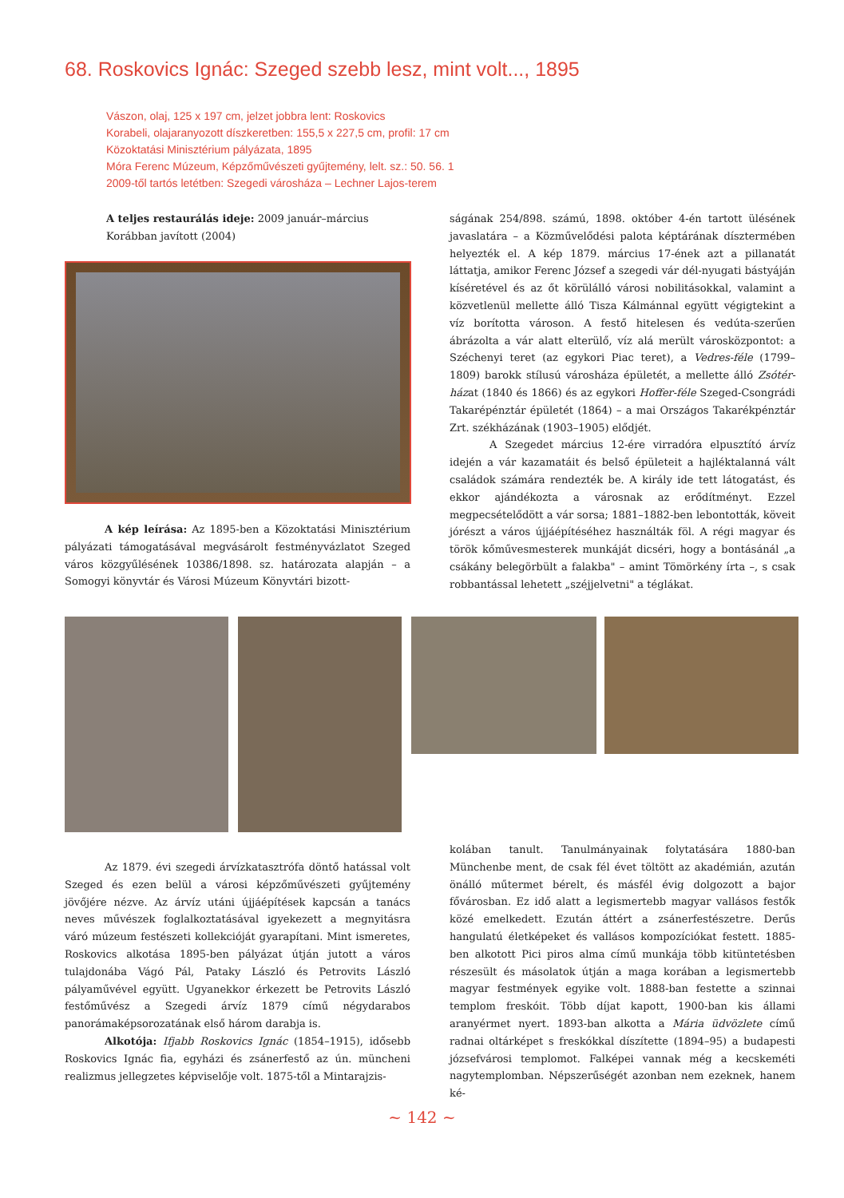68. Roskovics Ignác: Szeged szebb lesz, mint volt..., 1895
Vászon, olaj, 125 x 197 cm, jelzet jobbra lent: Roskovics
Korabeli, olajaranyozott díszkeretben: 155,5 x 227,5 cm, profil: 17 cm
Közoktatási Minisztérium pályázata, 1895
Móra Ferenc Múzeum, Képzőművészeti gyűjtemény, lelt. sz.: 50. 56. 1
2009-től tartós letétben: Szegedi városháza – Lechner Lajos-terem
A teljes restaurálás ideje: 2009 január–március
Korábban javított (2004)
A kép leírása: Az 1895-ben a Közoktatási Minisztérium pályázati támogatásával megvásárolt festményvázlatot Szeged város közgyűlésének 10386/1898. sz. határozata alapján – a Somogyi könyvtár és Városi Múzeum Könyvtári bizott-
ságának 254/898. számú, 1898. október 4-én tartott ülésének javaslatára – a Közművelődési palota képtárának dísztermében helyezték el. A kép 1879. március 17-ének azt a pillanatát láttatja, amikor Ferenc József a szegedi vár dél-nyugati bástyáján kíséretével és az őt körülálló városi nobilitásokkal, valamint a közvetlenül mellette álló Tisza Kálmánnal együtt végigtekint a víz borította városon. A festő hitelesen és vedúta-szerűen ábrázolta a vár alatt elterülő, víz alá merült városközpontot: a Széchenyi teret (az egykori Piac teret), a Vedres-féle (1799–1809) barokk stílusú városháza épületét, a mellette álló Zsótér-házat (1840 és 1866) és az egykori Hoffer-féle Szeged-Csongrádi Takarépénztár épületét (1864) – a mai Országos Takarékpénztár Zrt. székházának (1903–1905) elődjét.
A Szegedet március 12-ére virradóra elpusztító árvíz idején a vár kazamatáit és belső épületeit a hajléktalanná vált családok számára rendezték be. A király ide tett látogatást, és ekkor ajándékozta a városnak az erődítményt. Ezzel megpecsételődött a vár sorsa; 1881–1882-ben lebontották, köveit jórészt a város újjáépítéséhez használták föl. A régi magyar és török kőművesmesterek munkáját dicséri, hogy a bontásánál „a csákány belegörbült a falakba" – amint Tömörkény írta –, s csak robbantással lehetett „széjjelvetni" a téglákat.
Az 1879. évi szegedi árvízkatasztrófa döntő hatással volt Szeged és ezen belül a városi képzőművészeti gyűjtemény jövőjére nézve. Az árvíz utáni újjáépítések kapcsán a tanács neves művészek foglalkoztatásával igyekezett a megnyitásra váró múzeum festészeti kollekcióját gyarapítani. Mint ismeretes, Roskovics alkotása 1895-ben pályázat útján jutott a város tulajdonába Vágó Pál, Pataky László és Petrovits László pályaművével együtt. Ugyanekkor érkezett be Petrovits László festőművész a Szegedi árvíz 1879 című négydarabos panorámaképsorozatának első három darabja is.
Alkotója: Ifjabb Roskovics Ignác (1854–1915), idősebb Roskovics Ignác fia, egyházi és zsánerfestő az ún. müncheni realizmus jellegzetes képviselője volt. 1875-től a Mintarajzis-
kolában tanult. Tanulmányainak folytatására 1880-ban Münchenbe ment, de csak fél évet töltött az akadémián, azután önálló műtermet bérelt, és másfél évig dolgozott a bajor fővárosban. Ez idő alatt a legismertebb magyar vallásos festők közé emelkedett. Ezután áttért a zsánerfestészetre. Derűs hangulatú életképeket és vallásos kompozíciókat festett. 1885-ben alkotott Pici piros alma című munkája több kitüntetésben részesült és másolatok útján a maga korában a legismertebb magyar festmények egyike volt. 1888-ban festette a szinnai templom freskóit. Több díjat kapott, 1900-ban kis állami aranyérmet nyert. 1893-ban alkotta a Mária üdvözlete című radnai oltárképet s freskókkal díszítette (1894–95) a budapesti józsefvárosi templomot. Falképei vannak még a kecskeméti nagytemplomban. Népszerűségét azonban nem ezeknek, hanem ké-
~ 142 ~